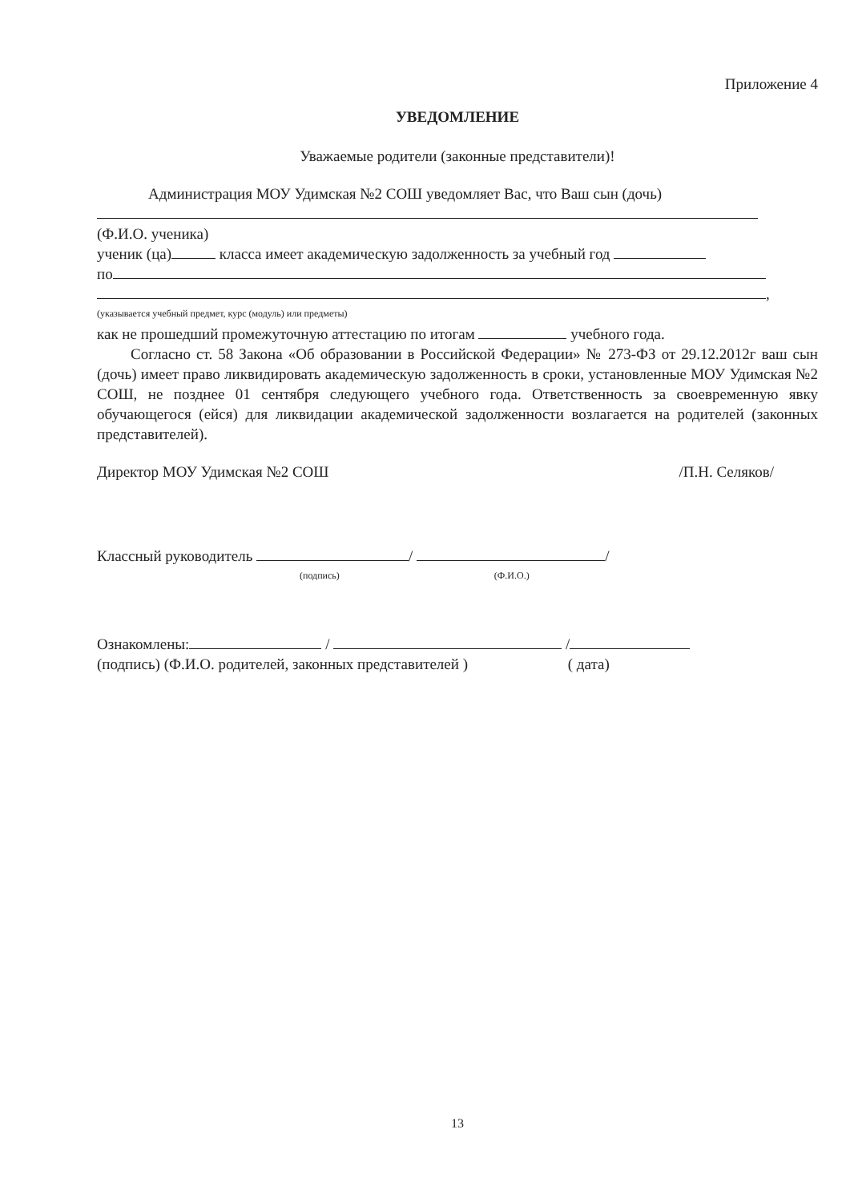Приложение 4
УВЕДОМЛЕНИЕ
Уважаемые родители (законные представители)!
Администрация МОУ Удимская №2 СОШ уведомляет Вас, что Ваш сын (дочь)
(Ф.И.О. ученика)
ученик (ца) класса имеет академическую задолженность за учебный год
по
,
(указывается учебный предмет, курс (модуль) или предметы)
как не прошедший промежуточную аттестацию по итогам учебного года.
Согласно ст. 58 Закона «Об образовании в Российской Федерации» № 273-ФЗ от 29.12.2012г ваш сын (дочь) имеет право ликвидировать академическую задолженность в сроки, установленные МОУ Удимская №2 СОШ, не позднее 01 сентября следующего учебного года. Ответственность за своевременную явку обучающегося (ейся) для ликвидации академической задолженности возлагается на родителей (законных представителей).
Директор МОУ Удимская №2 СОШ /П.Н. Селяков/
Классный руководитель / /
(подпись) (Ф.И.О.)
Ознакомлены: / /
(подпись) (Ф.И.О. родителей, законных представителей ) ( дата)
13